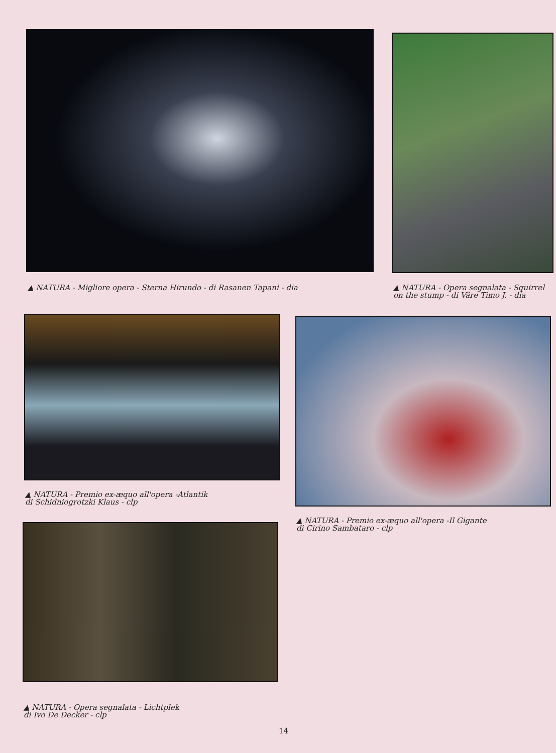▲ NATURA - Migliore opera - Sterna Hirundo - di Rasanen Tapani - dia
▲ NATURA - Opera segnalata - Squirrel
on the stump - di Väre Timo J. - dia
▲ NATURA - Premio ex-æquo all'opera -Atlantik
di Schidniogrotzki Klaus - clp
▲ NATURA - Premio ex-æquo all'opera -Il Gigante
di Cirino Sambataro - clp
▲ NATURA - Opera segnalata - Lichtplek
di Ivo De Decker - clp
14